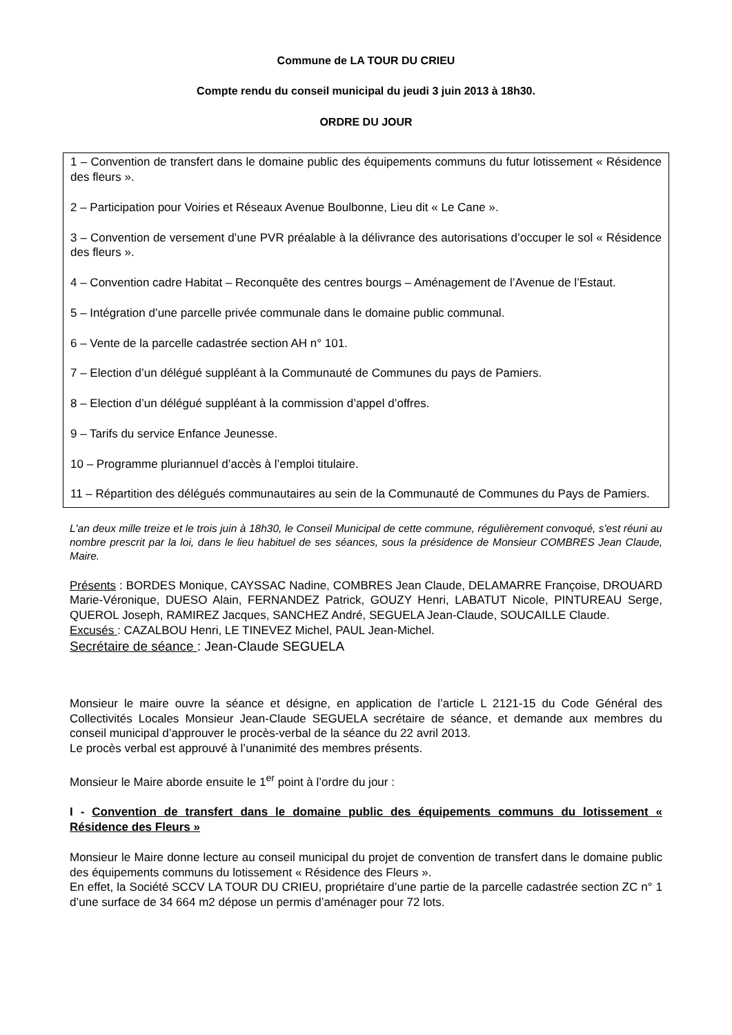Commune de LA TOUR DU CRIEU
Compte rendu du conseil municipal du jeudi 3 juin 2013 à 18h30.
ORDRE DU JOUR
1 – Convention de transfert dans le domaine public des équipements communs du futur lotissement « Résidence des fleurs ».
2 – Participation pour Voiries et Réseaux Avenue Boulbonne, Lieu dit « Le Cane ».
3 – Convention de versement d’une PVR préalable à la délivrance des autorisations d’occuper le sol « Résidence des fleurs ».
4 – Convention cadre Habitat – Reconquête des centres bourgs – Aménagement de l’Avenue de l’Estaut.
5 – Intégration d’une parcelle privée communale dans le domaine public communal.
6 – Vente de la parcelle cadastrée section AH n° 101.
7 – Election d’un délégué suppléant à la Communauté de Communes du pays de Pamiers.
8 – Election d’un délégué suppléant à la commission d’appel d’offres.
9 – Tarifs du service Enfance Jeunesse.
10 – Programme pluriannuel d’accès à l’emploi titulaire.
11 – Répartition des délégués communautaires au sein de la Communauté de Communes du Pays de Pamiers.
L'an deux mille treize et le trois juin à 18h30, le Conseil Municipal de cette commune, régulièrement convoqué, s'est réuni au nombre prescrit par la loi, dans le lieu habituel de ses séances, sous la présidence de Monsieur COMBRES Jean Claude, Maire.
Présents : BORDES Monique, CAYSSAC Nadine, COMBRES Jean Claude, DELAMARRE Françoise, DROUARD Marie-Véronique, DUESO Alain, FERNANDEZ Patrick, GOUZY Henri, LABATUT Nicole, PINTUREAU Serge, QUEROL Joseph, RAMIREZ Jacques, SANCHEZ André, SEGUELA Jean-Claude, SOUCAILLE Claude.
Excusés : CAZALBOU Henri, LE TINEVEZ Michel, PAUL Jean-Michel.
Secrétaire de séance : Jean-Claude SEGUELA
Monsieur le maire ouvre la séance et désigne, en application de l’article L 2121-15 du Code Général des Collectivités Locales Monsieur Jean-Claude SEGUELA secrétaire de séance, et demande aux membres du conseil municipal d’approuver le procès-verbal de la séance du 22 avril 2013.
Le procès verbal est approuvé à l’unanimité des membres présents.
Monsieur le Maire aborde ensuite le 1<sup>er</sup> point à l’ordre du jour :
I - Convention de transfert dans le domaine public des équipements communs du lotissement « Résidence des Fleurs »
Monsieur le Maire donne lecture au conseil municipal du projet de convention de transfert dans le domaine public des équipements communs du lotissement « Résidence des Fleurs ».
En effet, la Société SCCV LA TOUR DU CRIEU, propriétaire d’une partie de la parcelle cadastrée section ZC n° 1 d’une surface de 34 664 m2 dépose un permis d’aménager pour 72 lots.